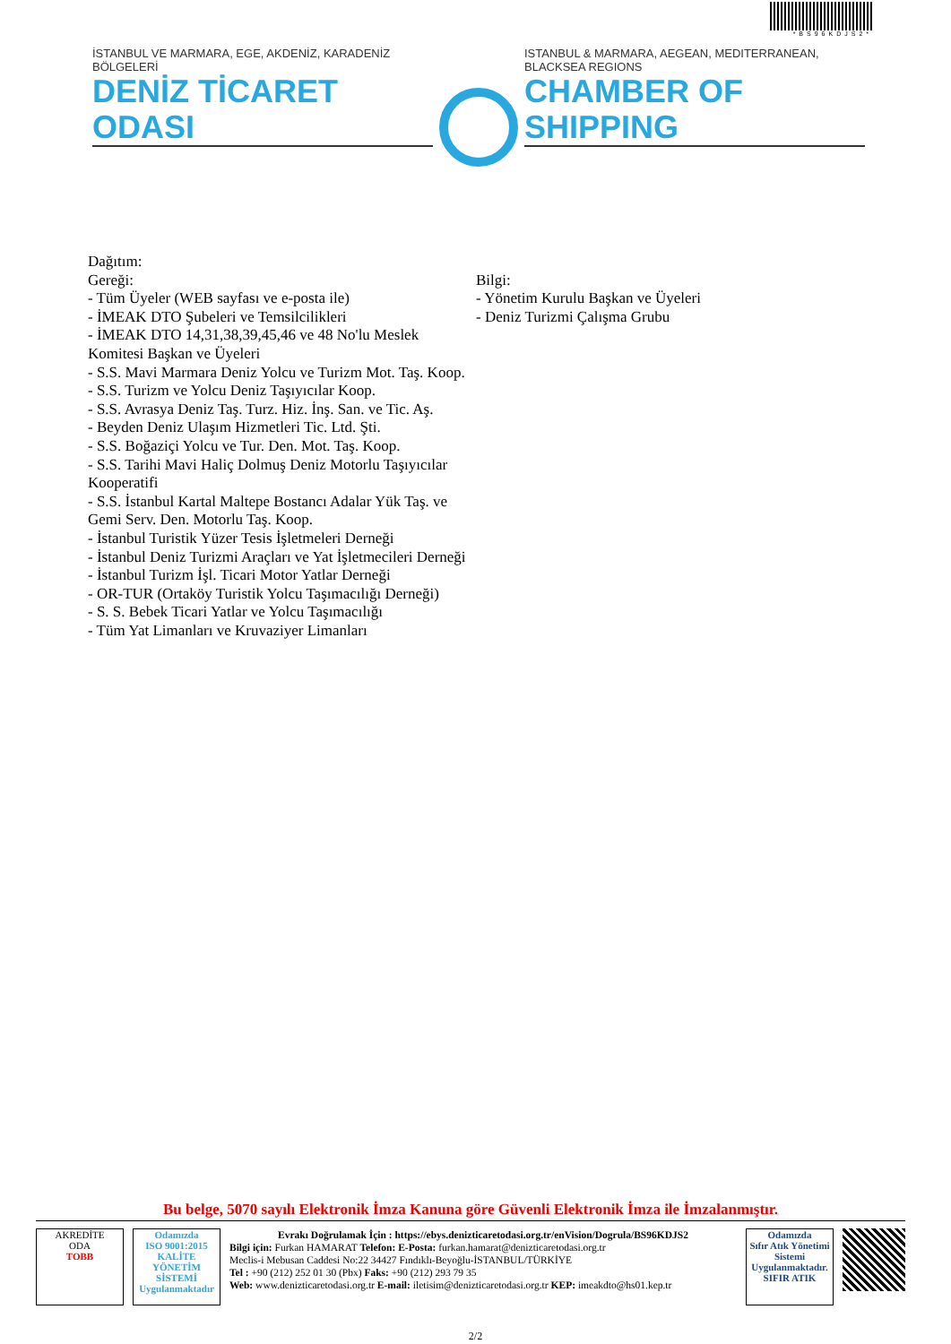*BS96KDJS2*
İSTANBUL VE MARMARA, EGE, AKDENİZ, KARADENİZ BÖLGELERİ
DENİZ TİCARET ODASI
ISTANBUL & MARMARA, AEGEAN, MEDITERRANEAN, BLACKSEA REGIONS
CHAMBER OF SHIPPING
Dağıtım:
Gereği:
- Tüm Üyeler (WEB sayfası ve e-posta ile)
- İMEAK DTO Şubeleri ve Temsilcilikleri
- İMEAK DTO 14,31,38,39,45,46 ve 48 No'lu Meslek Komitesi Başkan ve Üyeleri
- S.S. Mavi Marmara Deniz Yolcu ve Turizm Mot. Taş. Koop.
- S.S. Turizm ve Yolcu Deniz Taşıyıcılar Koop.
- S.S. Avrasya Deniz Taş. Turz. Hiz. İnş. San. ve Tic. Aş.
- Beyden Deniz Ulaşım Hizmetleri Tic. Ltd. Şti.
- S.S. Boğaziçi Yolcu ve Tur. Den. Mot. Taş. Koop.
- S.S. Tarihi Mavi Haliç Dolmuş Deniz Motorlu Taşıyıcılar Kooperatifi
- S.S. İstanbul Kartal Maltepe Bostancı Adalar Yük Taş. ve Gemi Serv. Den. Motorlu Taş. Koop.
- İstanbul Turistik Yüzer Tesis İşletmeleri Derneği
- İstanbul Deniz Turizmi Araçları ve Yat İşletmecileri Derneği
- İstanbul Turizm İşl. Ticari Motor Yatlar Derneği
- OR-TUR (Ortaköy Turistik Yolcu Taşımacılığı Derneği)
- S. S. Bebek Ticari Yatlar ve Yolcu Taşımacılığı
- Tüm Yat Limanları ve Kruvaziyer Limanları
Bilgi:
- Yönetim Kurulu Başkan ve Üyeleri
- Deniz Turizmi Çalışma Grubu
Bu belge, 5070 sayılı Elektronik İmza Kanuna göre Güvenli Elektronik İmza ile İmzalanmıştır.
AKREDİTE
ODA
TOBB
Odamızda
ISO 9001:2015
KALİTE
YÖNETİM
SİSTEMİ
Uygulanmaktadır
Evrakı Doğrulamak İçin : https://ebys.denizticaretodasi.org.tr/enVision/Dogrula/BS96KDJS2
Bilgi için: Furkan HAMARAT Telefon: E-Posta: furkan.hamarat@denizticaretodasi.org.tr
Meclis-i Mebusan Caddesi No:22 34427 Fındıklı-Beyoğlu-İSTANBUL/TÜRKİYE
Tel : +90 (212) 252 01 30 (Pbx) Faks: +90 (212) 293 79 35
Web: www.denizticaretodasi.org.tr E-mail: iletisim@denizticaretodasi.org.tr KEP: imeakdto@hs01.kep.tr
Odamızda
Sıfır Atık Yönetimi
Sistemi
Uygulanmaktadır.
SIFIR ATIK
2/2